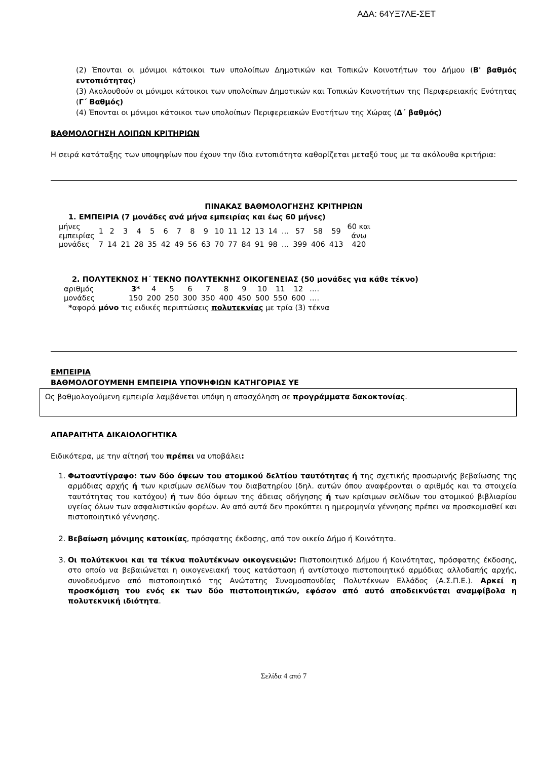ΑΔΑ: 64ΥΞ7ΛΕ-ΣΕΤ
(2) Έπονται οι μόνιμοι κάτοικοι των υπολοίπων Δημοτικών και Τοπικών Κοινοτήτων του Δήμου (Β' βαθμός εντοπιότητας)
(3) Ακολουθούν οι μόνιμοι κάτοικοι των υπολοίπων Δημοτικών και Τοπικών Κοινοτήτων της Περιφερειακής Ενότητας (Γ΄ Βαθμός)
(4) Έπονται οι μόνιμοι κάτοικοι των υπολοίπων Περιφερειακών Ενοτήτων της Χώρας (Δ΄ βαθμός)
ΒΑΘΜΟΛΟΓΗΣΗ ΛΟΙΠΩΝ ΚΡΙΤΗΡΙΩΝ
Η σειρά κατάταξης των υποψηφίων που έχουν την ίδια εντοπιότητα καθορίζεται μεταξύ τους με τα ακόλουθα κριτήρια:
ΠΙΝΑΚΑΣ ΒΑΘΜΟΛΟΓΗΣΗΣ ΚΡΙΤΗΡΙΩΝ
1. ΕΜΠΕΙΡΙΑ (7 μονάδες ανά μήνα εμπειρίας και έως 60 μήνες)
| μήνες εμπειρίας | 1 | 2 | 3 | 4 | 5 | 6 | 7 | 8 | 9 | 10 | 11 | 12 | 13 | 14 | … | 57 | 58 | 59 | 60 και άνω |
| μονάδες | 7 | 14 | 21 | 28 | 35 | 42 | 49 | 56 | 63 | 70 | 77 | 84 | 91 | 98 | … | 399 | 406 | 413 | 420 |
2. ΠΟΛΥΤΕΚΝΟΣ Η΄ ΤΕΚΝΟ ΠΟΛΥΤΕΚΝΗΣ ΟΙΚΟΓΕΝΕΙΑΣ (50 μονάδες για κάθε τέκνο)
| αριθμός | 3* | 4 | 5 | 6 | 7 | 8 | 9 | 10 | 11 | 12 | …. |
| μονάδες | 150 | 200 | 250 | 300 | 350 | 400 | 450 | 500 | 550 | 600 | …. |
*αφορά μόνο τις ειδικές περιπτώσεις πολυτεκνίας με τρία (3) τέκνα
ΕΜΠΕΙΡΙΑ
ΒΑΘΜΟΛΟΓΟΥΜΕΝΗ ΕΜΠΕΙΡΙΑ ΥΠΟΨΗΦΙΩΝ ΚΑΤΗΓΟΡΙΑΣ ΥΕ
Ως βαθμολογούμενη εμπειρία λαμβάνεται υπόψη η απασχόληση σε προγράμματα δακοκτονίας.
ΑΠΑΡΑΙΤΗΤΑ ΔΙΚΑΙΟΛΟΓΗΤΙΚΑ
Ειδικότερα, με την αίτησή του πρέπει να υποβάλει:
1. Φωτοαντίγραφο: των δύο όψεων του ατομικού δελτίου ταυτότητας ή της σχετικής προσωρινής βεβαίωσης της αρμόδιας αρχής ή των κρισίμων σελίδων του διαβατηρίου (δηλ. αυτών όπου αναφέρονται ο αριθμός και τα στοιχεία ταυτότητας του κατόχου) ή των δύο όψεων της άδειας οδήγησης ή των κρίσιμων σελίδων του ατομικού βιβλιαρίου υγείας όλων των ασφαλιστικών φορέων. Αν από αυτά δεν προκύπτει η ημερομηνία γέννησης πρέπει να προσκομισθεί και πιστοποιητικό γέννησης.
2. Βεβαίωση μόνιμης κατοικίας, πρόσφατης έκδοσης, από τον οικείο Δήμο ή Κοινότητα.
3. Οι πολύτεκνοι και τα τέκνα πολυτέκνων οικογενειών: Πιστοποιητικό Δήμου ή Κοινότητας, πρόσφατης έκδοσης, στο οποίο να βεβαιώνεται η οικογενειακή τους κατάσταση ή αντίστοιχο πιστοποιητικό αρμόδιας αλλοδαπής αρχής, συνοδευόμενο από πιστοποιητικό της Ανώτατης Συνομοσπονδίας Πολυτέκνων Ελλάδος (Α.Σ.Π.Ε.). Αρκεί η προσκόμιση του ενός εκ των δύο πιστοποιητικών, εφόσον από αυτό αποδεικνύεται αναμφίβολα η πολυτεκνική ιδιότητα.
Σελίδα 4 από 7